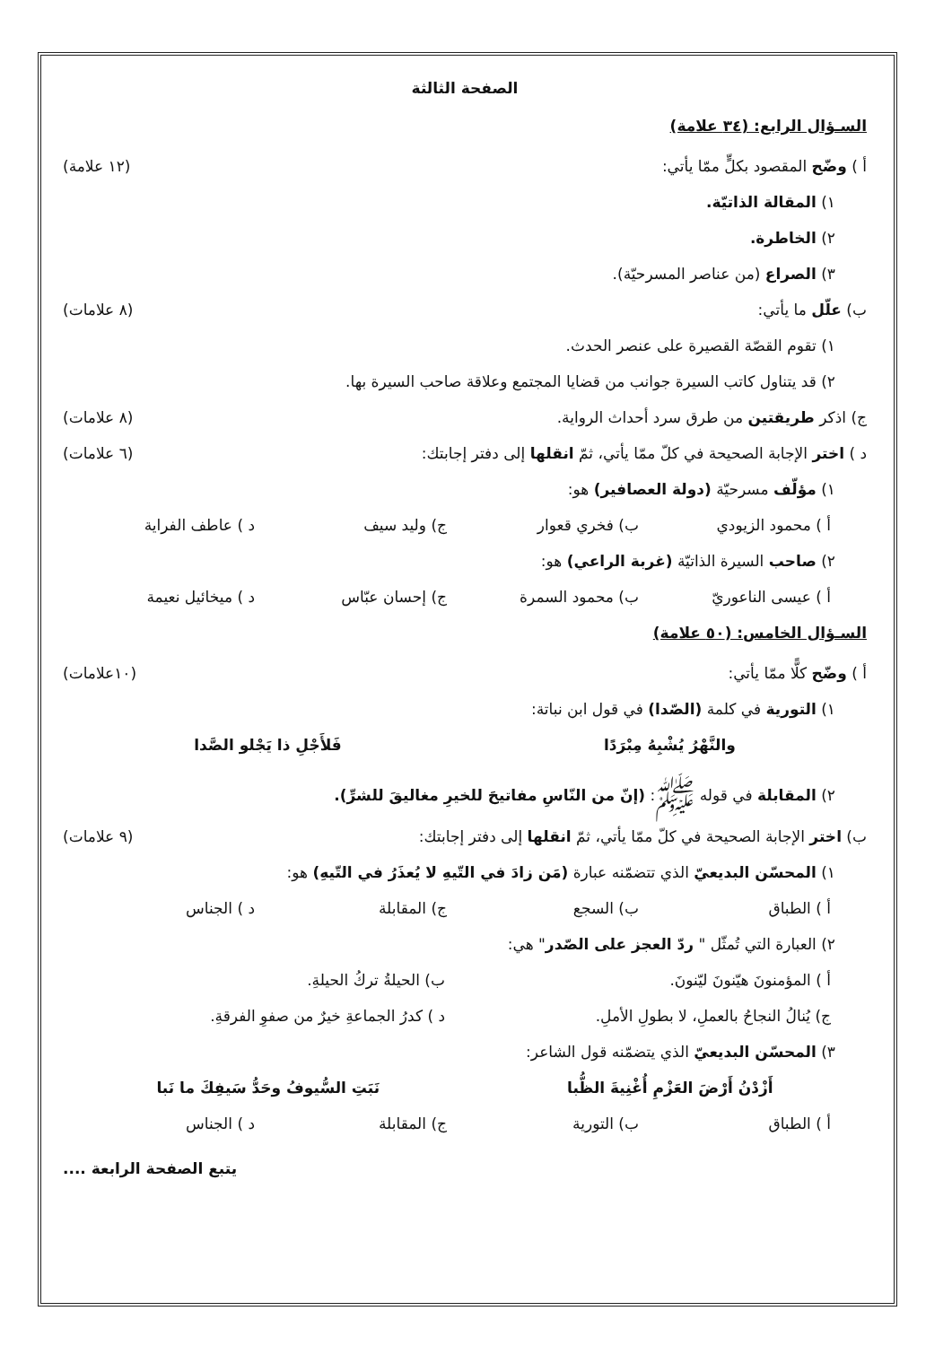الصفحة الثالثة
السـؤال الرابع: (٣٤ علامة)
أ ) وضّح المقصود بكلٍّ ممّا يأتي: (١٢ علامة)
١) المقالة الذاتيّة.
٢) الخاطرة.
٣) الصراع (من عناصر المسرحيّة).
ب) علّل ما يأتي: (٨ علامات)
١) تقوم القصّة القصيرة على عنصر الحدث.
٢) قد يتناول كاتب السيرة جوانب من قضايا المجتمع وعلاقة صاحب السيرة بها.
ج) اذكر طريقتين من طرق سرد أحداث الرواية. (٨ علامات)
د ) اختر الإجابة الصحيحة في كلّ ممّا يأتي، ثمّ انقلها إلى دفتر إجابتك: (٦ علامات)
١) مؤلّف مسرحيّة (دولة العصافير) هو:
أ ) محمود الزيودي ب) فخري قعوار ج) وليد سيف د ) عاطف الفراية
٢) صاحب السيرة الذاتيّة (غربة الراعي) هو:
أ ) عيسى الناعوريّ ب) محمود السمرة ج) إحسان عبّاس د ) ميخائيل نعيمة
السـؤال الخامس: (٥٠ علامة)
أ ) وضّح كلًّا ممّا يأتي: (١٠علامات)
١) التورية في كلمة (الصّدا) في قول ابن نباتة:
والنَّهْرُ يُشْبِهُ مِبْرَدًا فَلأَجْلِ ذا يَجْلو الصَّدا
٢) المقابلة في قوله ﷺ: (إنّ من النّاسِ مفاتيحَ للخيرِ مغاليقَ للشرِّ).
ب) اختر الإجابة الصحيحة في كلّ ممّا يأتي، ثمّ انقلها إلى دفتر إجابتك: (٩ علامات)
١) المحسّن البديعيّ الذي تتضمّنه عبارة (مَن زادَ في التّيهِ لا يُعذَرُ في التّيهِ) هو:
أ ) الطباق ب) السجع ج) المقابلة د ) الجناس
٢) العبارة التي تُمثّل " ردّ العجز على الصّدر" هي:
أ ) المؤمنونَ هيّنونَ ليّنونَ. ب) الحيلةُ تركُ الحيلةِ.
ج) يُنالُ النجاحُ بالعملِ، لا بطولِ الأملِ. د ) كدرُ الجماعةِ خيرٌ من صفوِ الفرقةِ.
٣) المحسّن البديعيّ الذي يتضمّنه قول الشاعر:
أَزْدْنُ أَرْضَ العَزْمِ أُغْنِيةَ الظُّبا نَبَتِ السُّيوفُ وحَدُّ سَيفِكَ ما نَبا
أ ) الطباق ب) التورية ج) المقابلة د ) الجناس
يتبع الصفحة الرابعة ....